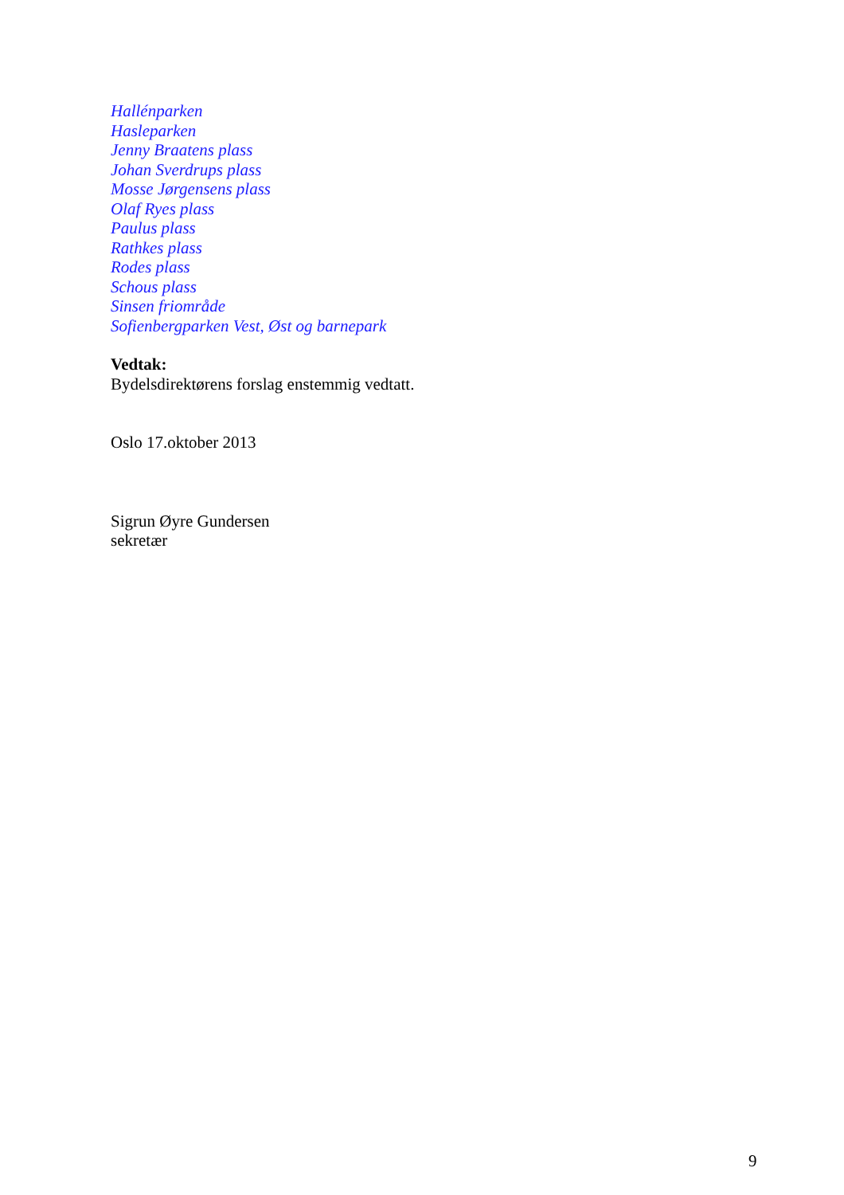Hallénparken
Hasleparken
Jenny Braatens plass
Johan Sverdrups plass
Mosse Jørgensens plass
Olaf Ryes plass
Paulus plass
Rathkes plass
Rodes plass
Schous plass
Sinsen friområde
Sofienbergparken Vest, Øst og barnepark
Vedtak:
Bydelsdirektørens forslag enstemmig vedtatt.
Oslo 17.oktober 2013
Sigrun Øyre Gundersen
sekretær
9